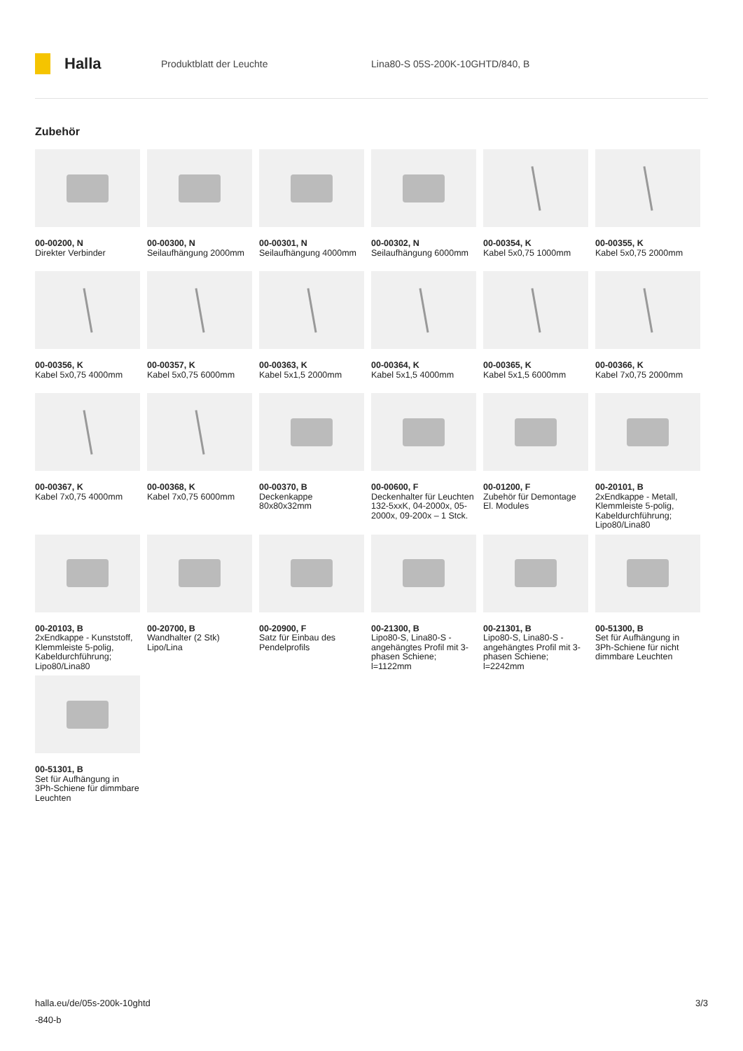Halla
Produktblatt der Leuchte
Lina80-S 05S-200K-10GHTD/840, B
Zubehör
00-00200, N
Direkter Verbinder
00-00300, N
Seilaufhängung 2000mm
00-00301, N
Seilaufhängung 4000mm
00-00302, N
Seilaufhängung 6000mm
00-00354, K
Kabel 5x0,75 1000mm
00-00355, K
Kabel 5x0,75 2000mm
00-00356, K
Kabel 5x0,75 4000mm
00-00357, K
Kabel 5x0,75 6000mm
00-00363, K
Kabel 5x1,5 2000mm
00-00364, K
Kabel 5x1,5 4000mm
00-00365, K
Kabel 5x1,5 6000mm
00-00366, K
Kabel 7x0,75 2000mm
00-00367, K
Kabel 7x0,75 4000mm
00-00368, K
Kabel 7x0,75 6000mm
00-00370, B
Deckenkappe 80x80x32mm
00-00600, F
Deckenhalter für Leuchten 132-5xxK, 04-2000x, 05-2000x, 09-200x – 1 Stck.
00-01200, F
Zubehör für Demontage El. Modules
00-20101, B
2xEndkappe - Metall, Klemmleiste 5-polig, Kabeldurchführung; Lipo80/Lina80
00-20103, B
2xEndkappe - Kunststoff, Klemmleiste 5-polig, Kabeldurchführung; Lipo80/Lina80
00-20700, B
Wandhalter (2 Stk) Lipo/Lina
00-20900, F
Satz für Einbau des Pendelprofils
00-21300, B
Lipo80-S, Lina80-S - angehängtes Profil mit 3-phasen Schiene; l=1122mm
00-21301, B
Lipo80-S, Lina80-S - angehängtes Profil mit 3-phasen Schiene; l=2242mm
00-51300, B
Set für Aufhängung in 3Ph-Schiene für nicht dimmbare Leuchten
00-51301, B
Set für Aufhängung in 3Ph-Schiene für dimmbare Leuchten
halla.eu/de/05s-200k-10ghtd
-840-b
3/3